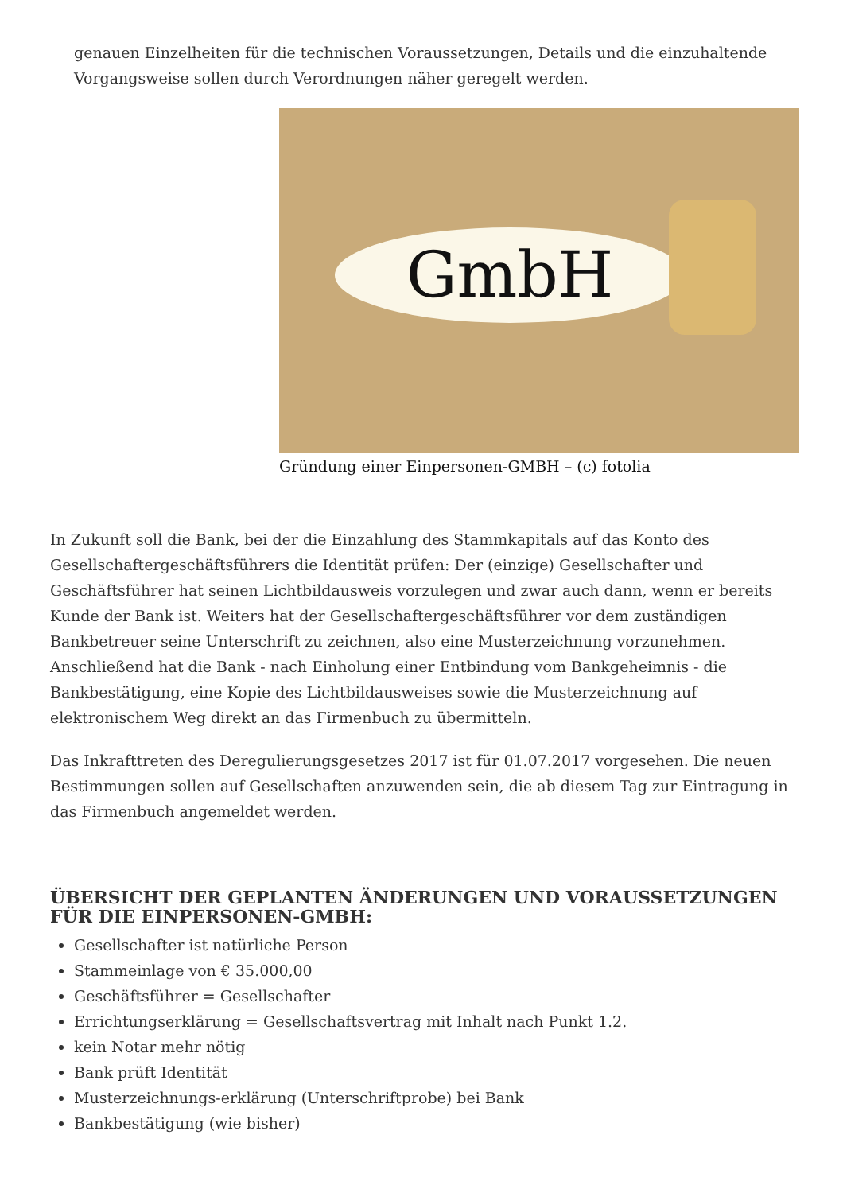genauen Einzelheiten für die technischen Voraussetzungen, Details und die einzuhaltende Vorgangsweise sollen durch Verordnungen näher geregelt werden.
GmbH
Gründung einer Einpersonen-GMBH – (c) fotolia
In Zukunft soll die Bank, bei der die Einzahlung des Stammkapitals auf das Konto des Gesellschaftergeschäftsführers die Identität prüfen: Der (einzige) Gesellschafter und Geschäftsführer hat seinen Lichtbildausweis vorzulegen und zwar auch dann, wenn er bereits Kunde der Bank ist. Weiters hat der Gesellschaftergeschäftsführer vor dem zuständigen Bankbetreuer seine Unterschrift zu zeichnen, also eine Musterzeichnung vorzunehmen. Anschließend hat die Bank - nach Einholung einer Entbindung vom Bankgeheimnis - die Bankbestätigung, eine Kopie des Lichtbildausweises sowie die Musterzeichnung auf elektronischem Weg direkt an das Firmenbuch zu übermitteln.
Das Inkrafttreten des Deregulierungsgesetzes 2017 ist für 01.07.2017 vorgesehen. Die neuen Bestimmungen sollen auf Gesellschaften anzuwenden sein, die ab diesem Tag zur Eintragung in das Firmenbuch angemeldet werden.
ÜBERSICHT DER GEPLANTEN ÄNDERUNGEN UND VORAUSSETZUNGEN FÜR DIE EINPERSONEN-GMBH:
Gesellschafter ist natürliche Person
Stammeinlage von € 35.000,00
Geschäftsführer = Gesellschafter
Errichtungserklärung = Gesellschaftsvertrag mit Inhalt nach Punkt 1.2.
kein Notar mehr nötig
Bank prüft Identität
Musterzeichnungs-erklärung (Unterschriftprobe) bei Bank
Bankbestätigung (wie bisher)